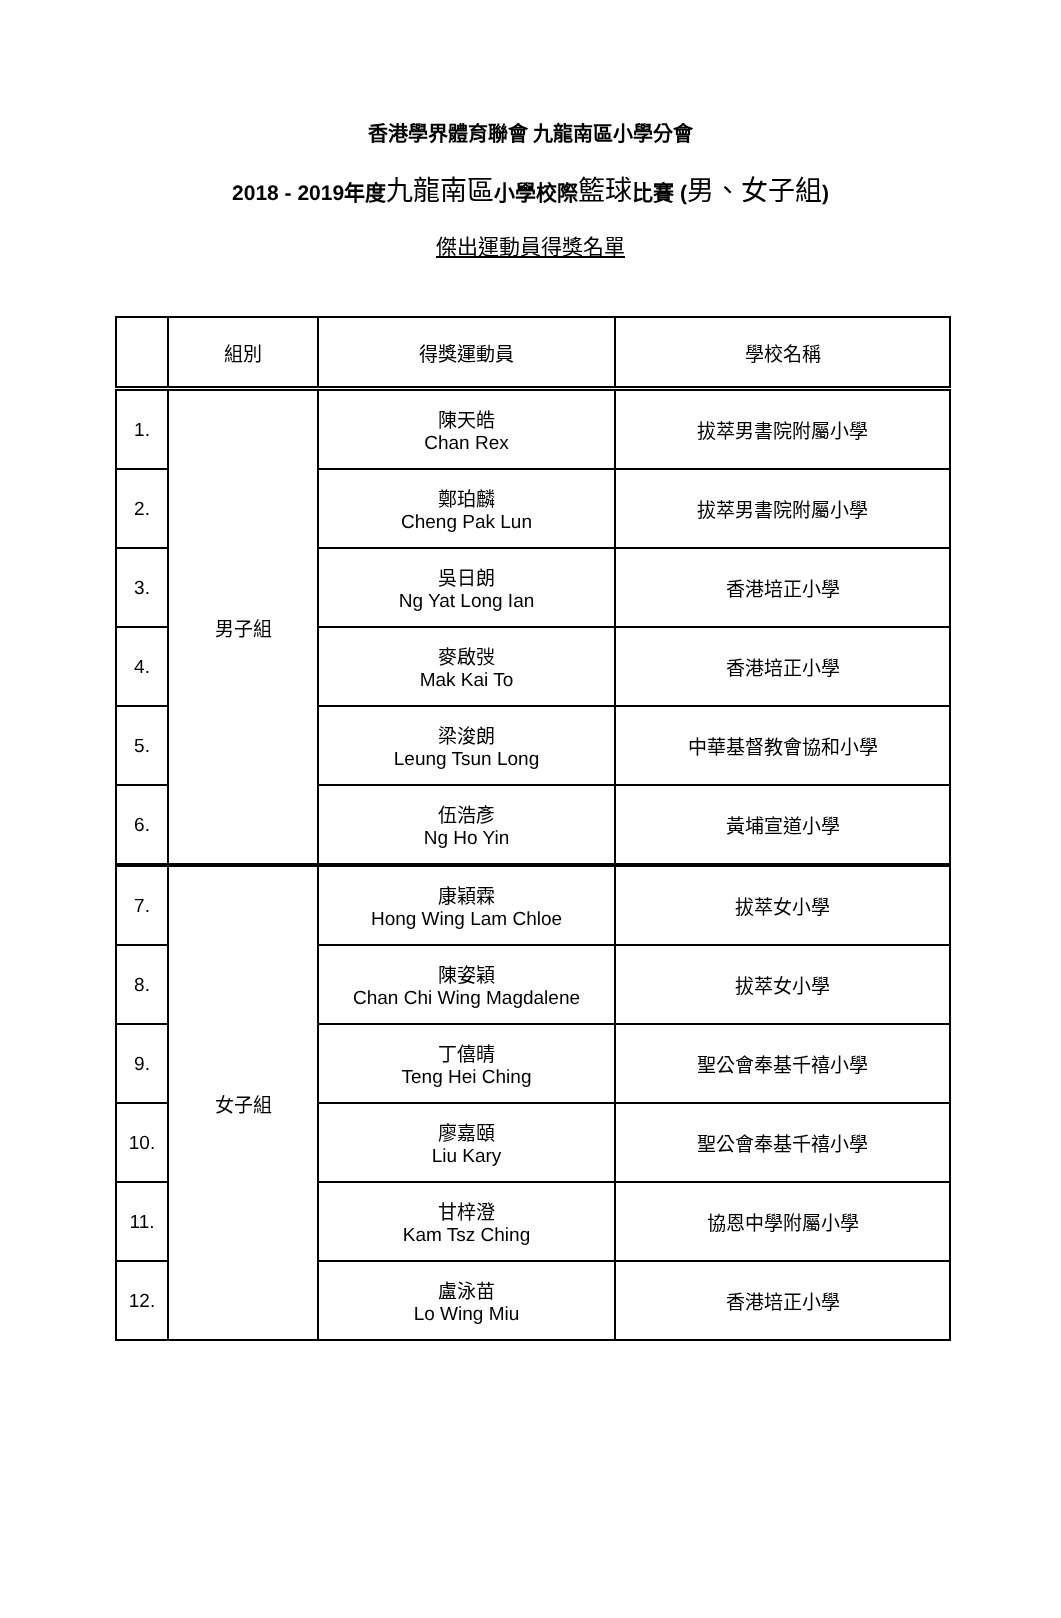香港學界體育聯會 九龍南區小學分會
2018 - 2019年度九龍南區小學校際籃球比賽 (男、女子組)
傑出運動員得獎名單
| | 組別 | 得獎運動員 | 學校名稱 |
| --- | --- | --- | --- |
| 1. | 男子組 | 陳天皓 Chan Rex | 拔萃男書院附屬小學 |
| 2. | | 鄭珀麟 Cheng Pak Lun | 拔萃男書院附屬小學 |
| 3. | | 吳日朗 Ng Yat Long Ian | 香港培正小學 |
| 4. | | 麥啟弢 Mak Kai To | 香港培正小學 |
| 5. | | 梁浚朗 Leung Tsun Long | 中華基督教會協和小學 |
| 6. | | 伍浩彥 Ng Ho Yin | 黃埔宣道小學 |
| 7. | 女子組 | 康穎霖 Hong Wing Lam Chloe | 拔萃女小學 |
| 8. | | 陳姿穎 Chan Chi Wing Magdalene | 拔萃女小學 |
| 9. | | 丁僖晴 Teng Hei Ching | 聖公會奉基千禧小學 |
| 10. | | 廖嘉頤 Liu Kary | 聖公會奉基千禧小學 |
| 11. | | 甘梓澄 Kam Tsz Ching | 協恩中學附屬小學 |
| 12. | | 盧泳苗 Lo Wing Miu | 香港培正小學 |